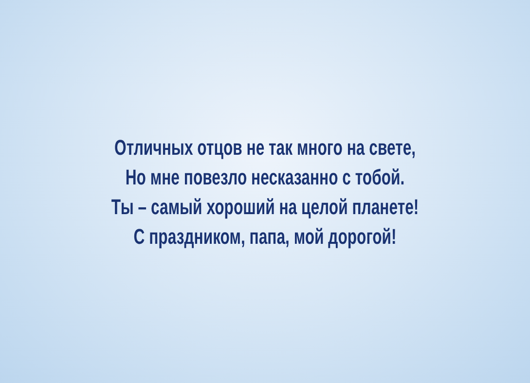Отличных отцов не так много на свете,
Но мне повезло несказанно с тобой.
Ты – самый хороший на целой планете!
С праздником, папа, мой дорогой!